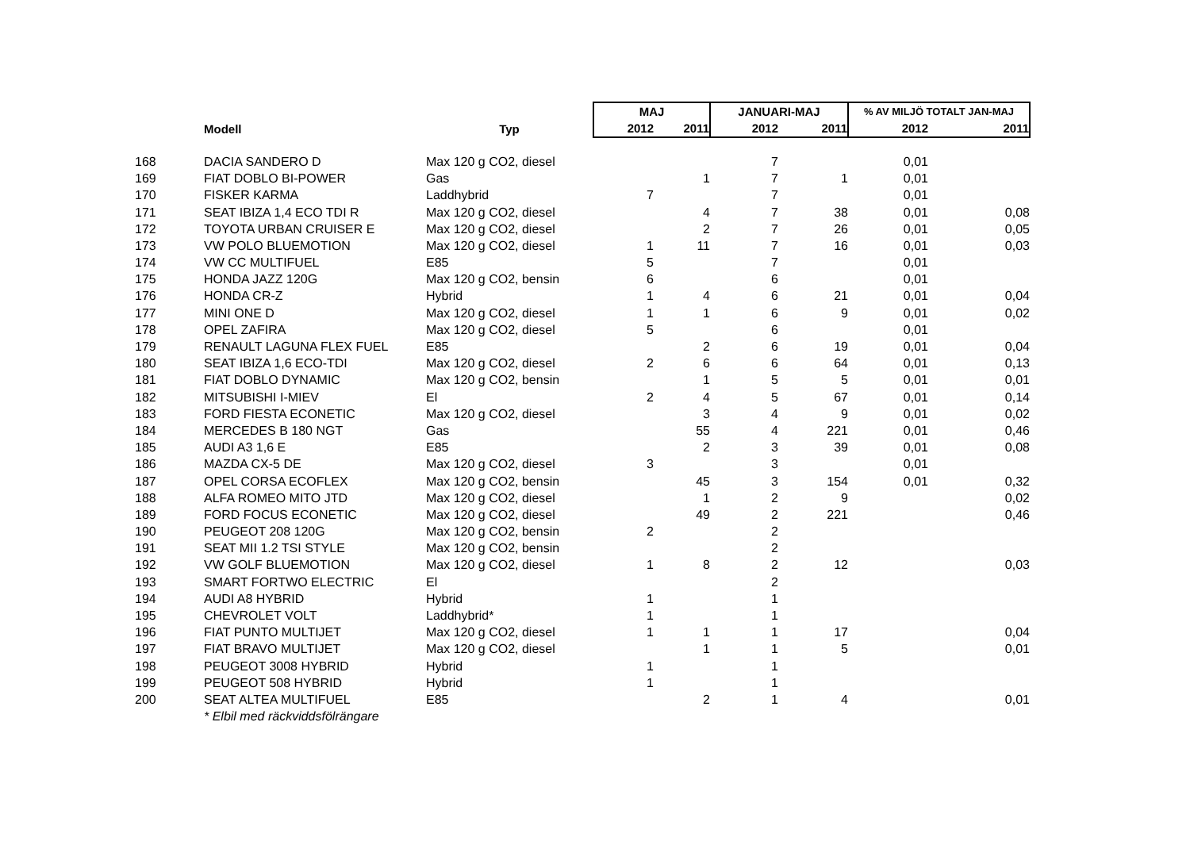| | | | MAJ | | JANUARI-MAJ | | % AV MILJÖ TOTALT JAN-MAJ | |
| --- | --- | --- | --- | --- | --- | --- | --- | --- |
| | Modell | Typ | 2012 | 2011 | 2012 | 2011 | 2012 | 2011 |
| 168 | DACIA SANDERO D | Max 120 g CO2, diesel | | | 7 | | 0,01 | |
| 169 | FIAT DOBLO BI-POWER | Gas | | 1 | 7 | 1 | 0,01 | |
| 170 | FISKER KARMA | Laddhybrid | 7 | | 7 | | 0,01 | |
| 171 | SEAT IBIZA 1,4 ECO TDI R | Max 120 g CO2, diesel | | 4 | 7 | 38 | 0,01 | 0,08 |
| 172 | TOYOTA URBAN CRUISER E | Max 120 g CO2, diesel | | 2 | 7 | 26 | 0,01 | 0,05 |
| 173 | VW POLO BLUEMOTION | Max 120 g CO2, diesel | 1 | 11 | 7 | 16 | 0,01 | 0,03 |
| 174 | VW CC MULTIFUEL | E85 | 5 | | 7 | | 0,01 | |
| 175 | HONDA JAZZ 120G | Max 120 g CO2, bensin | 6 | | 6 | | 0,01 | |
| 176 | HONDA CR-Z | Hybrid | 1 | 4 | 6 | 21 | 0,01 | 0,04 |
| 177 | MINI ONE D | Max 120 g CO2, diesel | 1 | 1 | 6 | 9 | 0,01 | 0,02 |
| 178 | OPEL ZAFIRA | Max 120 g CO2, diesel | 5 | | 6 | | 0,01 | |
| 179 | RENAULT LAGUNA FLEX FUEL | E85 | | 2 | 6 | 19 | 0,01 | 0,04 |
| 180 | SEAT IBIZA 1,6 ECO-TDI | Max 120 g CO2, diesel | 2 | 6 | 6 | 64 | 0,01 | 0,13 |
| 181 | FIAT DOBLO DYNAMIC | Max 120 g CO2, bensin | | 1 | 5 | 5 | 0,01 | 0,01 |
| 182 | MITSUBISHI I-MIEV | El | 2 | 4 | 5 | 67 | 0,01 | 0,14 |
| 183 | FORD FIESTA ECONETIC | Max 120 g CO2, diesel | | 3 | 4 | 9 | 0,01 | 0,02 |
| 184 | MERCEDES B 180 NGT | Gas | | 55 | 4 | 221 | 0,01 | 0,46 |
| 185 | AUDI A3 1,6 E | E85 | | 2 | 3 | 39 | 0,01 | 0,08 |
| 186 | MAZDA CX-5 DE | Max 120 g CO2, diesel | 3 | | 3 | | 0,01 | |
| 187 | OPEL CORSA ECOFLEX | Max 120 g CO2, bensin | | 45 | 3 | 154 | 0,01 | 0,32 |
| 188 | ALFA ROMEO MITO JTD | Max 120 g CO2, diesel | | 1 | 2 | 9 | | 0,02 |
| 189 | FORD FOCUS ECONETIC | Max 120 g CO2, diesel | | 49 | 2 | 221 | | 0,46 |
| 190 | PEUGEOT 208 120G | Max 120 g CO2, bensin | 2 | | 2 | | | |
| 191 | SEAT MII 1.2 TSI STYLE | Max 120 g CO2, bensin | | | 2 | | | |
| 192 | VW GOLF BLUEMOTION | Max 120 g CO2, diesel | 1 | 8 | 2 | 12 | | 0,03 |
| 193 | SMART FORTWO ELECTRIC | El | | | 2 | | | |
| 194 | AUDI A8 HYBRID | Hybrid | 1 | | 1 | | | |
| 195 | CHEVROLET VOLT | Laddhybrid* | 1 | | 1 | | | |
| 196 | FIAT PUNTO MULTIJET | Max 120 g CO2, diesel | 1 | 1 | 1 | 17 | | 0,04 |
| 197 | FIAT BRAVO MULTIJET | Max 120 g CO2, diesel | | 1 | 1 | 5 | | 0,01 |
| 198 | PEUGEOT 3008 HYBRID | Hybrid | 1 | | 1 | | | |
| 199 | PEUGEOT 508 HYBRID | Hybrid | 1 | | 1 | | | |
| 200 | SEAT ALTEA MULTIFUEL | E85 | | 2 | 1 | 4 | | 0,01 |
| | * Elbil med räckviddsfölrängare | | | | | | | |